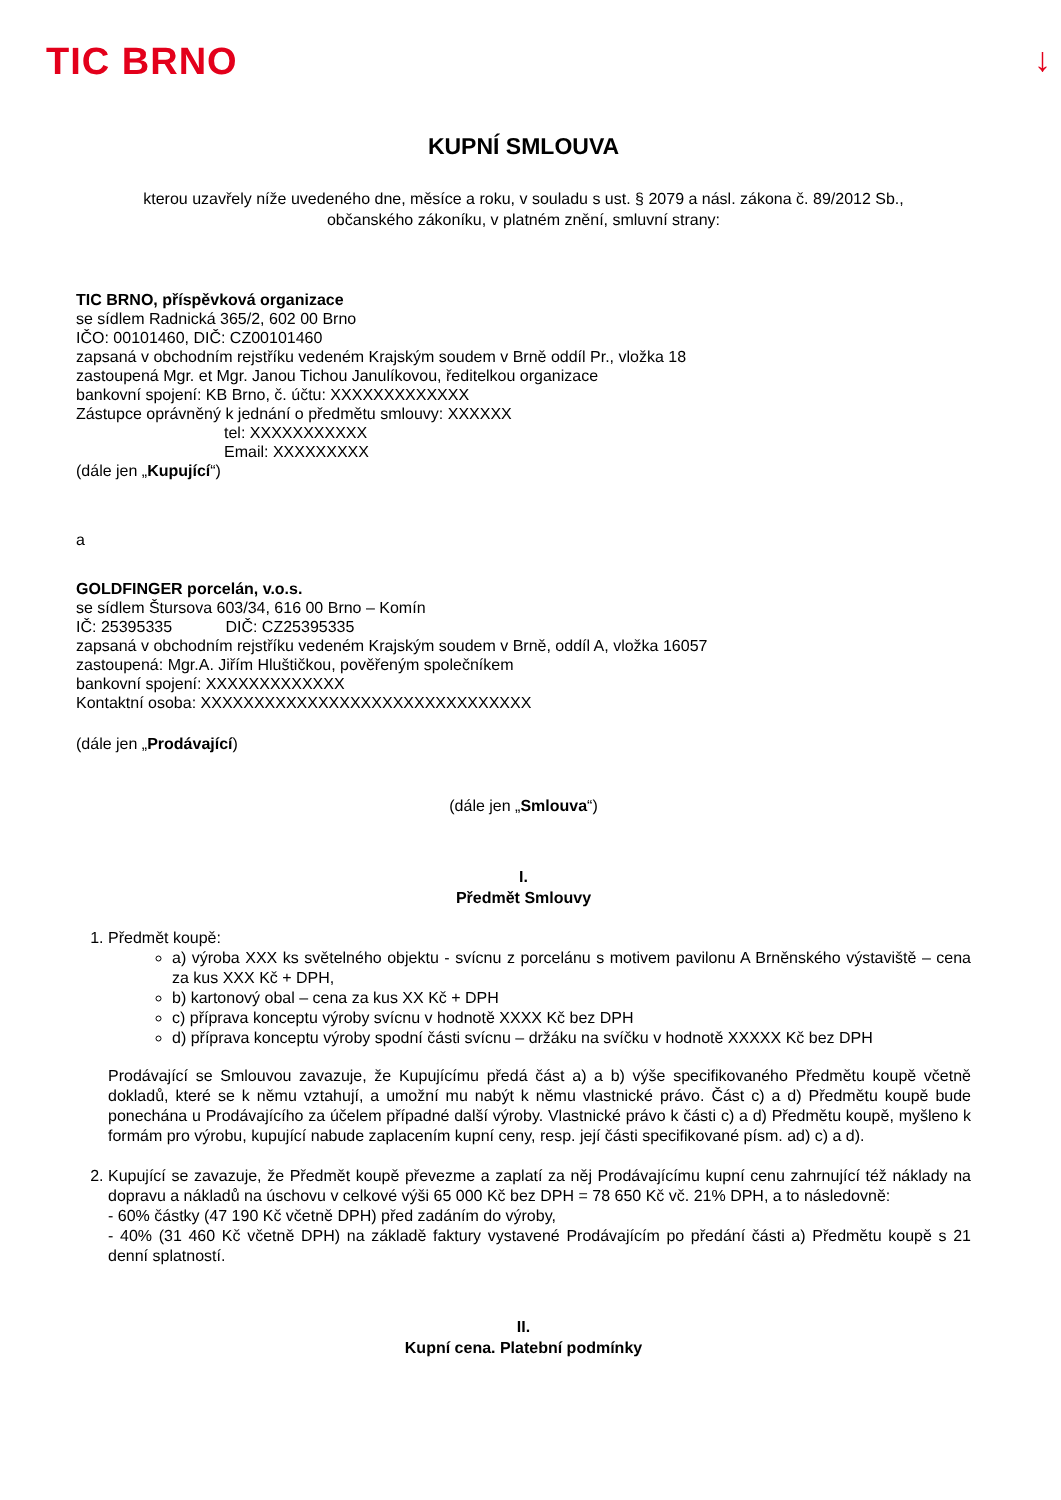TIC BRNO
↓
KUPNÍ SMLOUVA
kterou uzavřely níže uvedeného dne, měsíce a roku, v souladu s ust. § 2079 a násl. zákona č. 89/2012 Sb.,
občanského zákoníku, v platném znění, smluvní strany:
TIC BRNO, příspěvková organizace
se sídlem Radnická 365/2, 602 00 Brno
IČO: 00101460, DIČ: CZ00101460
zapsaná v obchodním rejstříku vedeném Krajským soudem v Brně oddíl Pr., vložka 18
zastoupená Mgr. et Mgr. Janou Tichou Janulíkovou, ředitelkou organizace
bankovní spojení: KB Brno, č. účtu: XXXXXXXXXXXXX
Zástupce oprávněný k jednání o předmětu smlouvy: XXXXXX
tel: XXXXXXXXXXX
Email: XXXXXXXXX
(dále jen „Kupující“)
a
GOLDFINGER porcelán, v.o.s.
se sídlem Štursova 603/34, 616 00 Brno – Komín
IČ: 25395335 DIČ: CZ25395335
zapsaná v obchodním rejstříku vedeném Krajským soudem v Brně, oddíl A, vložka 16057
zastoupená: Mgr.A. Jiřím Hluštičkou, pověřeným společníkem
bankovní spojení: XXXXXXXXXXXXX
Kontaktní osoba: XXXXXXXXXXXXXXXXXXXXXXXXXXXXXXX
(dále jen „Prodávající)
(dále jen „Smlouva“)
I.
Předmět Smlouvy
1. Předmět koupě:
a) výroba XXX ks světelného objektu - svícnu z porcelánu s motivem pavilonu A Brněnského výstaviště – cena za kus XXX Kč + DPH,
b) kartonový obal – cena za kus XX Kč + DPH
c) příprava konceptu výroby svícnu v hodnotě XXXX Kč bez DPH
d) příprava konceptu výroby spodní části svícnu – držáku na svíčku v hodnotě XXXXX Kč bez DPH
Prodávající se Smlouvou zavazuje, že Kupujícímu předá část a) a b) výše specifikovaného Předmětu koupě včetně dokladů, které se k němu vztahují, a umožní mu nabýt k němu vlastnické právo. Část c) a d) Předmětu koupě bude ponechána u Prodávajícího za účelem případné další výroby. Vlastnické právo k části c) a d) Předmětu koupě, myšleno k formám pro výrobu, kupující nabude zaplacením kupní ceny, resp. její části specifikované písm. ad) c) a d).
2. Kupující se zavazuje, že Předmět koupě převezme a zaplatí za něj Prodávajícímu kupní cenu zahrnující též náklady na dopravu a nákladů na úschovu v celkové výši 65 000 Kč bez DPH = 78 650 Kč vč. 21% DPH, a to následovně:
- 60% částky (47 190 Kč včetně DPH) před zadáním do výroby,
- 40% (31 460 Kč včetně DPH) na základě faktury vystavené Prodávajícím po předání části a) Předmětu koupě s 21 denní splatností.
II.
Kupní cena. Platební podmínky